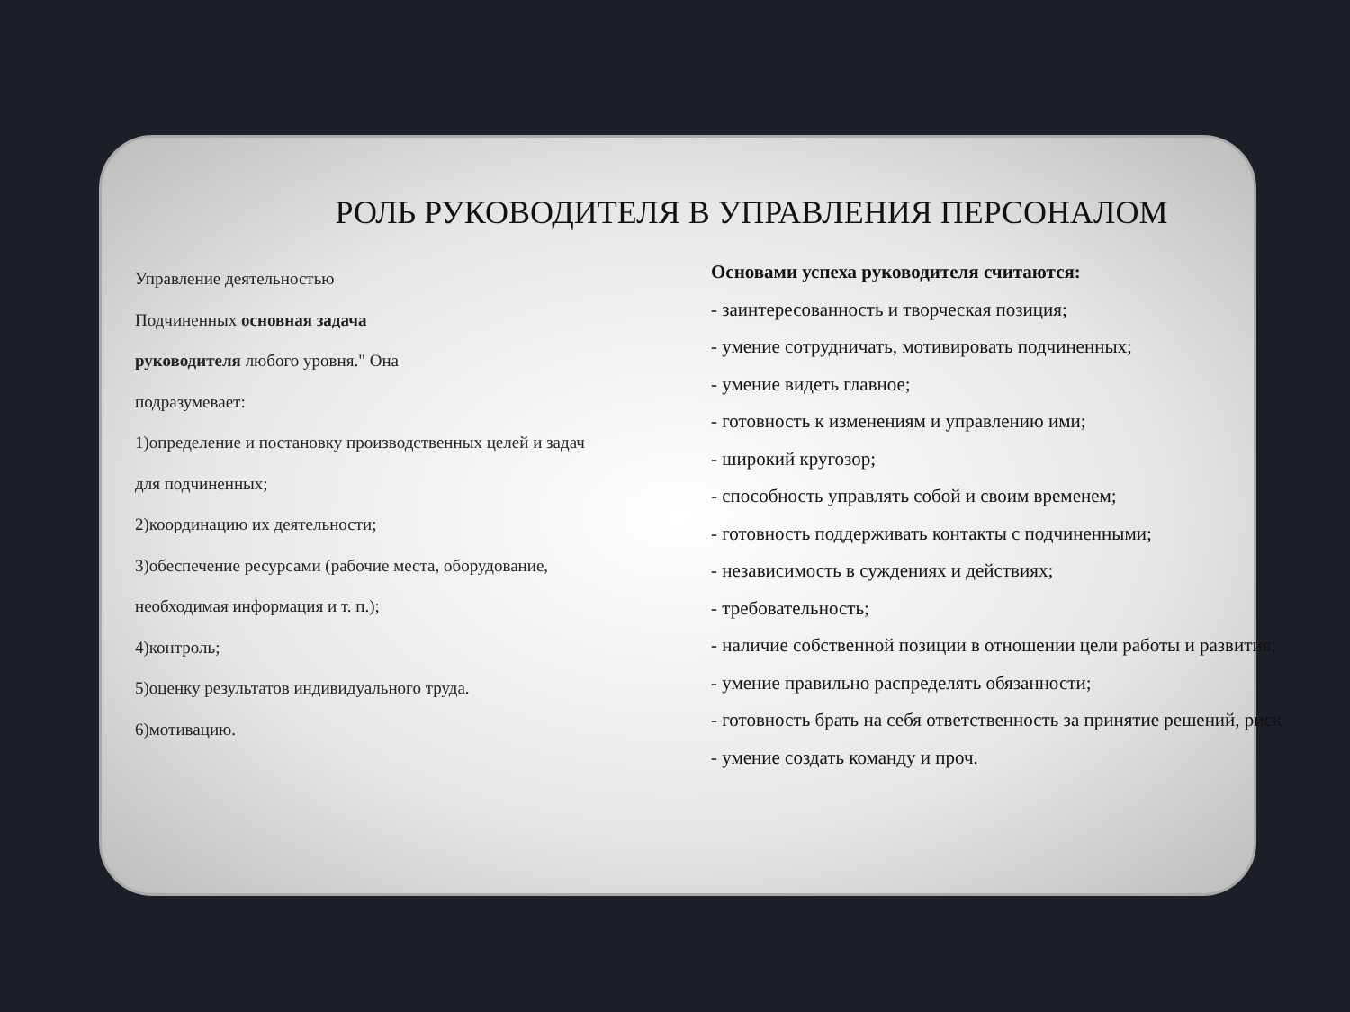РОЛЬ РУКОВОДИТЕЛЯ В УПРАВЛЕНИЯ ПЕРСОНАЛОМ
Управление деятельностью
Подчиненных основная задача
руководителя любого уровня." Она
подразумевает:
1)определение и постановку производственных целей и задач
для подчиненных;
2)координацию их деятельности;
3)обеспечение ресурсами (рабочие места, оборудование,
необходимая информация и т. п.);
4)контроль;
5)оценку результатов индивидуального труда.
6)мотивацию.
Основами успеха руководителя считаются:
- заинтересованность и творческая позиция;
- умение сотрудничать, мотивировать подчиненных;
- умение видеть главное;
- готовность к изменениям и управлению ими;
- широкий кругозор;
- способность управлять собой и своим временем;
- готовность поддерживать контакты с подчиненными;
- независимость в суждениях и действиях;
- требовательность;
- наличие собственной позиции в отношении цели работы и развития;
- умение правильно распределять обязанности;
- готовность брать на себя ответственность за принятие решений, риск
- умение создать команду и проч.